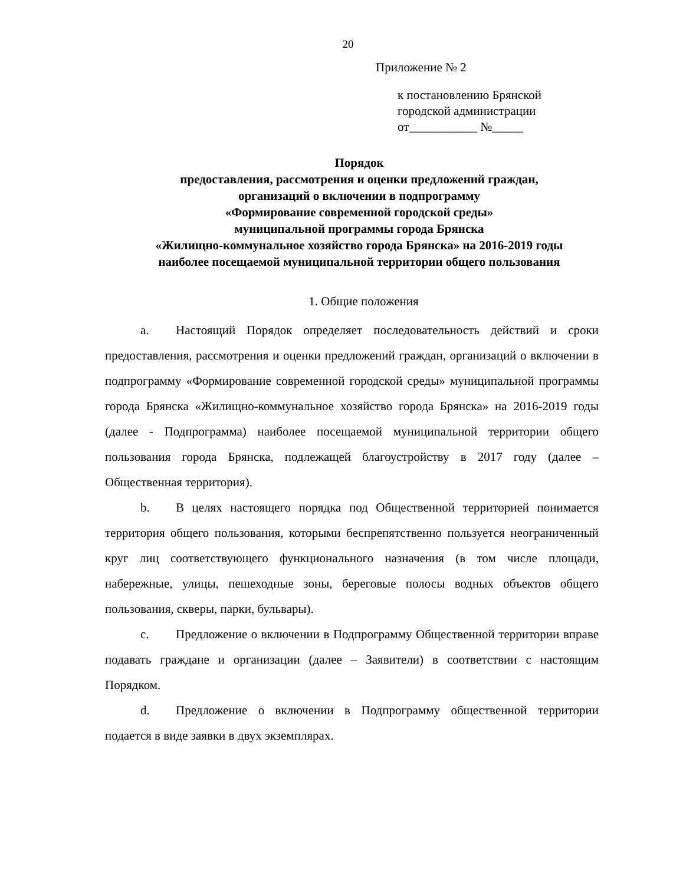20
Приложение № 2
к постановлению Брянской
городской администрации
от___________ №_____
Порядок
предоставления, рассмотрения и оценки предложений граждан,
организаций о включении в подпрограмму
«Формирование современной городской среды»
муниципальной программы города Брянска
«Жилищно-коммунальное хозяйство города Брянска» на 2016-2019 годы
наиболее посещаемой муниципальной территории общего пользования
1. Общие положения
a. Настоящий Порядок определяет последовательность действий и сроки предоставления, рассмотрения и оценки предложений граждан, организаций о включении в подпрограмму «Формирование современной городской среды» муниципальной программы города Брянска «Жилищно-коммунальное хозяйство города Брянска» на 2016-2019 годы (далее - Подпрограмма) наиболее посещаемой муниципальной территории общего пользования города Брянска, подлежащей благоустройству в 2017 году (далее – Общественная территория).
b. В целях настоящего порядка под Общественной территорией понимается территория общего пользования, которыми беспрепятственно пользуется неограниченный круг лиц соответствующего функционального назначения (в том числе площади, набережные, улицы, пешеходные зоны, береговые полосы водных объектов общего пользования, скверы, парки, бульвары).
c. Предложение о включении в Подпрограмму Общественной территории вправе подавать граждане и организации (далее – Заявители) в соответствии с настоящим Порядком.
d. Предложение о включении в Подпрограмму общественной территории подается в виде заявки в двух экземплярах.